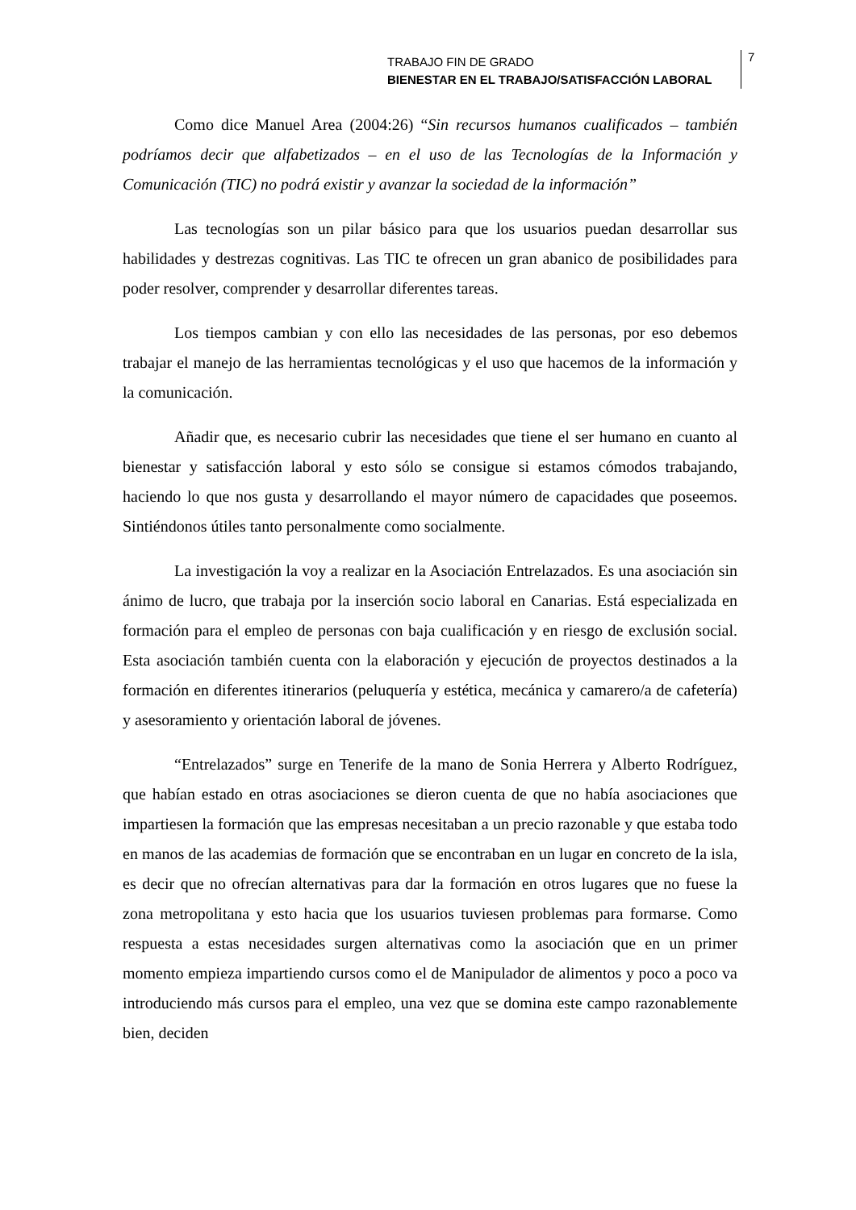TRABAJO FIN DE GRADO
BIENESTAR EN EL TRABAJO/SATISFACCIÓN LABORAL
7
Como dice Manuel Area (2004:26) “Sin recursos humanos cualificados – también podríamos decir que alfabetizados – en el uso de las Tecnologías de la Información y Comunicación (TIC) no podrá existir y avanzar la sociedad de la información”
Las tecnologías son un pilar básico para que los usuarios puedan desarrollar sus habilidades y destrezas cognitivas. Las TIC te ofrecen un gran abanico de posibilidades para poder resolver, comprender y desarrollar diferentes tareas.
Los tiempos cambian y con ello las necesidades de las personas, por eso debemos trabajar el manejo de las herramientas tecnológicas y el uso que hacemos de la información y la comunicación.
Añadir que, es necesario cubrir las necesidades que tiene el ser humano en cuanto al bienestar y satisfacción laboral y esto sólo se consigue si estamos cómodos trabajando, haciendo lo que nos gusta y desarrollando el mayor número de capacidades que poseemos. Sintiéndonos útiles tanto personalmente como socialmente.
La investigación la voy a realizar en la Asociación Entrelazados. Es una asociación sin ánimo de lucro, que trabaja por la inserción socio laboral en Canarias. Está especializada en formación para el empleo de personas con baja cualificación y en riesgo de exclusión social. Esta asociación también cuenta con la elaboración y ejecución de proyectos destinados a la formación en diferentes itinerarios (peluquería y estética, mecánica y camarero/a de cafetería) y asesoramiento y orientación laboral de jóvenes.
“Entrelazados” surge en Tenerife de la mano de Sonia Herrera y Alberto Rodríguez, que habían estado en otras asociaciones se dieron cuenta de que no había asociaciones que impartiesen la formación que las empresas necesitaban a un precio razonable y que estaba todo en manos de las academias de formación que se encontraban en un lugar en concreto de la isla, es decir que no ofrecían alternativas para dar la formación en otros lugares que no fuese la zona metropolitana y esto hacia que los usuarios tuviesen problemas para formarse. Como respuesta a estas necesidades surgen alternativas como la asociación que en un primer momento empieza impartiendo cursos como el de Manipulador de alimentos y poco a poco va introduciendo más cursos para el empleo, una vez que se domina este campo razonablemente bien, deciden